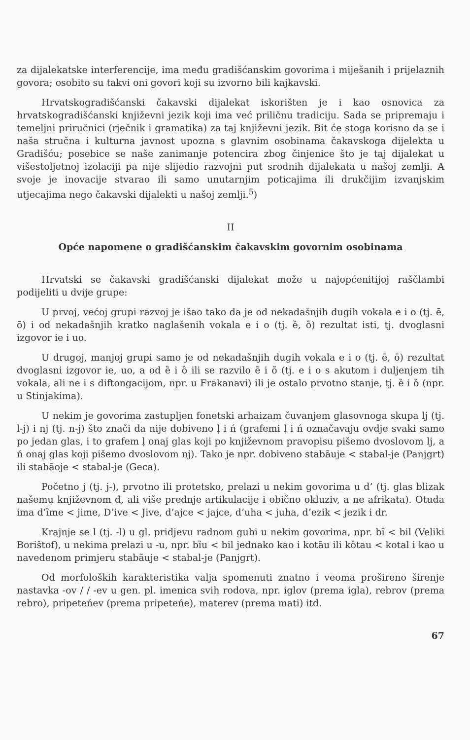za dijalekatske interferencije, ima među gradišćanskim govorima i miješanih i prijelaznih govora; osobito su takvi oni govori koji su izvorno bili kajkavski.
Hrvatskogradišćanski čakavski dijalekat iskorišten je i kao osnovica za hrvatskogradišćanski književni jezik koji ima već priličnu tradiciju. Sada se pripremaju i temeljni priručnici (rječnik i gramatika) za taj književni jezik. Bit će stoga korisno da se i naša stručna i kulturna javnost upozna s glavnim osobinama čakavskoga dijelekta u Gradišću; posebice se naše zanimanje potencira zbog činjenice što je taj dijalekat u višestoljetnoj izolaciji pa nije slijedio razvojni put srodnih dijalekata u našoj zemlji. A svoje je inovacije stvarao ili samo unutarnjim poticajima ili drukčijim izvanjskim utjecajima nego čakavski dijalekti u našoj zemlji.<sup>5</sup>)
II
Opće napomene o gradišćanskim čakavskim govornim osobinama
Hrvatski se čakavski gradišćanski dijalekat može u najopćenitijoj raščlambi podijeliti u dvije grupe:
U prvoj, većoj grupi razvoj je išao tako da je od nekadašnjih dugih vokala e i o (tj. ē, ō) i od nekadašnjih kratko naglašenih vokala e i o (tj. ȅ, ȍ) rezultat isti, tj. dvoglasni izgovor ie i uo.
U drugoj, manjoj grupi samo je od nekadašnjih dugih vokala e i o (tj. ē, ō) rezultat dvoglasni izgovor ie, uo, a od ȅ i ȍ ili se razvilo ẽ i õ (tj. e i o s akutom i duljenjem tih vokala, ali ne i s diftongacijom, npr. u Frakanavi) ili je ostalo prvotno stanje, tj. ȅ i ȍ (npr. u Stinjakima).
U nekim je govorima zastupljen fonetski arhaizam čuvanjem glasovnoga skupa lj (tj. l-j) i nj (tj. n-j) što znači da nije dobiveno ḷ i ń (grafemi ḷ i ń označavaju ovdje svaki samo po jedan glas, i to grafem ḷ onaj glas koji po književnom pravopisu pišemo dvoslovom lj, a ń onaj glas koji pišemo dvoslovom nj). Tako je npr. dobiveno stabãuje < stabal-je (Panjgrt) ili stabãoje < stabal-je (Geca).
Početno j (tj. j-), prvotno ili protetsko, prelazi u nekim govorima u d’ (tj. glas blizak našemu književnom đ, ali više prednje artikulacije i obično okluziv, a ne afrikata). Otuda ima d’ȉme < jime, D’ive < Jive, d’ajce < jajce, d’uha < juha, d’ezik < jezik i dr.
Krajnje se l (tj. -l) u gl. pridjevu radnom gubi u nekim govorima, npr. bȋ < bil (Veliki Borištof), u nekima prelazi u -u, npr. bȉu < bil jednako kao i kotãu ili kȍtau < kotal i kao u navedenom primjeru stabãuje < stabal-je (Panjgrt).
Od morfoloških karakteristika valja spomenuti znatno i veoma prošireno širenje nastavka -ov / / -ev u gen. pl. imenica svih rodova, npr. iglov (prema igla), rebrov (prema rebro), pripeteńev (prema pripeteńe), materev (prema mati) itd.
67